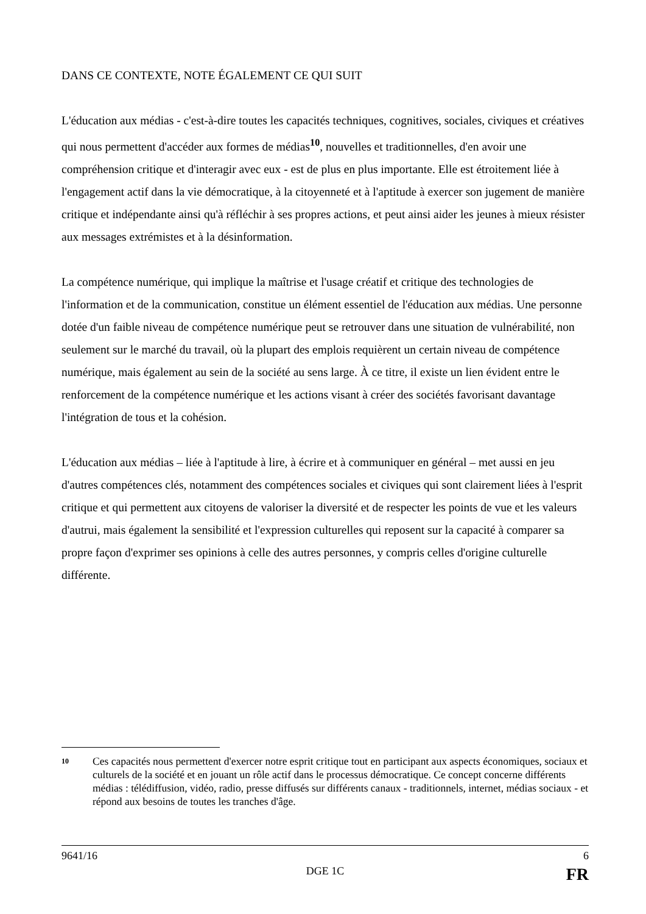DANS CE CONTEXTE, NOTE ÉGALEMENT CE QUI SUIT
L'éducation aux médias - c'est-à-dire toutes les capacités techniques, cognitives, sociales, civiques et créatives qui nous permettent d'accéder aux formes de médias<sup>10</sup>, nouvelles et traditionnelles, d'en avoir une compréhension critique et d'interagir avec eux - est de plus en plus importante. Elle est étroitement liée à l'engagement actif dans la vie démocratique, à la citoyenneté et à l'aptitude à exercer son jugement de manière critique et indépendante ainsi qu'à réfléchir à ses propres actions, et peut ainsi aider les jeunes à mieux résister aux messages extrémistes et à la désinformation.
La compétence numérique, qui implique la maîtrise et l'usage créatif et critique des technologies de l'information et de la communication, constitue un élément essentiel de l'éducation aux médias. Une personne dotée d'un faible niveau de compétence numérique peut se retrouver dans une situation de vulnérabilité, non seulement sur le marché du travail, où la plupart des emplois requièrent un certain niveau de compétence numérique, mais également au sein de la société au sens large. À ce titre, il existe un lien évident entre le renforcement de la compétence numérique et les actions visant à créer des sociétés favorisant davantage l'intégration de tous et la cohésion.
L'éducation aux médias – liée à l'aptitude à lire, à écrire et à communiquer en général – met aussi en jeu d'autres compétences clés, notamment des compétences sociales et civiques qui sont clairement liées à l'esprit critique et qui permettent aux citoyens de valoriser la diversité et de respecter les points de vue et les valeurs d'autrui, mais également la sensibilité et l'expression culturelles qui reposent sur la capacité à comparer sa propre façon d'exprimer ses opinions à celle des autres personnes, y compris celles d'origine culturelle différente.
10 Ces capacités nous permettent d'exercer notre esprit critique tout en participant aux aspects économiques, sociaux et culturels de la société et en jouant un rôle actif dans le processus démocratique. Ce concept concerne différents médias : télédiffusion, vidéo, radio, presse diffusés sur différents canaux - traditionnels, internet, médias sociaux - et répond aux besoins de toutes les tranches d'âge.
9641/16 6
DGE 1C FR